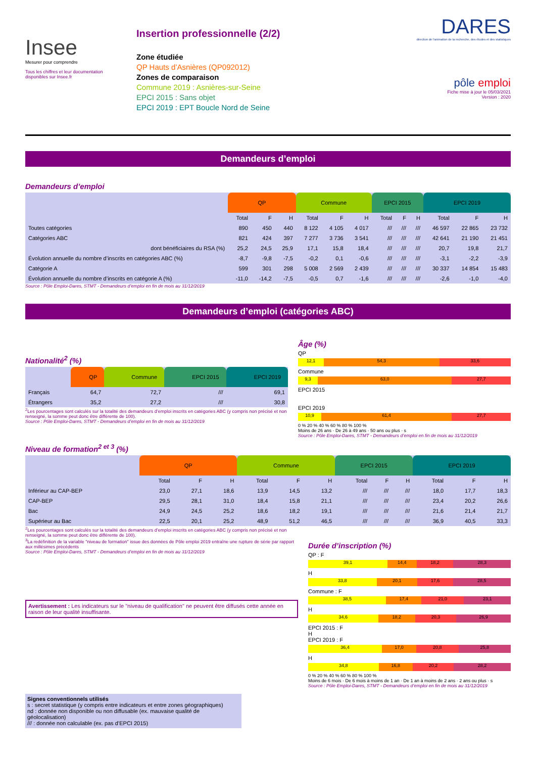Insee
Mesurer pour comprendre
Tous les chiffres et leur documentation disponibles sur Insee.fr
Insertion professionnelle (2/2)
Zone étudiée
QP Hauts d’Asnières (QP092012)
Zones de comparaison
Commune 2019 : Asnières-sur-Seine
EPCI 2015 : Sans objet
EPCI 2019 : EPT Boucle Nord de Seine
DARES
direction de l'animation de la recherche, des études et des statistiques
pôle emploi
Fiche mise à jour le 05/03/2021
Version : 2020
Demandeurs d’emploi
Demandeurs d’emploi
| | QP | | | Commune | | | EPCI 2015 | | | EPCI 2019 | | |
| --- | --- | --- | --- | --- | --- | --- | --- | --- | --- | --- | --- | --- |
| | Total | F | H | Total | F | H | Total | F | H | Total | F | H |
| Toutes catégories | 890 | 450 | 440 | 8 122 | 4 105 | 4 017 | /// | /// | /// | 46 597 | 22 865 | 23 732 |
| Catégories ABC | 821 | 424 | 397 | 7 277 | 3 736 | 3 541 | /// | /// | /// | 42 641 | 21 190 | 21 451 |
| dont bénéficiaires du RSA (%) | 25,2 | 24,5 | 25,9 | 17,1 | 15,8 | 18,4 | /// | /// | /// | 20,7 | 19,8 | 21,7 |
| Évolution annuelle du nombre d’inscrits en catégories ABC (%) | -8,7 | -9,8 | -7,5 | -0,2 | 0,1 | -0,6 | /// | /// | /// | -3,1 | -2,2 | -3,9 |
| Catégorie A | 599 | 301 | 298 | 5 008 | 2 569 | 2 439 | /// | /// | /// | 30 337 | 14 854 | 15 483 |
| Évolution annuelle du nombre d’inscrits en catégorie A (%) | -11,0 | -14,2 | -7,5 | -0,5 | 0,7 | -1,6 | /// | /// | /// | -2,6 | -1,0 | -4,0 |
Source : Pôle Emploi-Dares, STMT - Demandeurs d’emploi en fin de mois au 31/12/2019
Demandeurs d’emploi (catégories ABC)
Nationalité<sup>2</sup> (%)
| | QP | Commune | EPCI 2015 | EPCI 2019 |
| --- | --- | --- | --- | --- |
| Français | 64,7 | 72,7 | /// | 69,1 |
| Étrangers | 35,2 | 27,2 | /// | 30,8 |
<sup>2</sup> Les pourcentages sont calculés sur la totalité des demandeurs d’emploi inscrits en catégories ABC (y compris non précisé et non renseigné, la somme peut donc être différente de 100).
Source : Pôle Emploi-Dares, STMT - Demandeurs d’emploi en fin de mois au 31/12/2019
Âge (%)
QP
12,1 54,3 33,6
Commune
9,3 63,0 27,7
EPCI 2015
EPCI 2019
10,9 61,4 27,7
0 % 20 % 40 % 60 % 80 % 100 %
Moins de 26 ans · De 26 à 49 ans · 50 ans ou plus · s
Source : Pôle Emploi-Dares, STMT - Demandeurs d’emploi en fin de mois au 31/12/2019
Niveau de formation<sup>2 et 3</sup> (%)
| | QP | | | Commune | | | EPCI 2015 | | | EPCI 2019 | | |
| --- | --- | --- | --- | --- | --- | --- | --- | --- | --- | --- | --- | --- |
| | Total | F | H | Total | F | H | Total | F | H | Total | F | H |
| Inférieur au CAP-BEP | 23,0 | 27,1 | 18,6 | 13,9 | 14,5 | 13,2 | /// | /// | /// | 18,0 | 17,7 | 18,3 |
| CAP-BEP | 29,5 | 28,1 | 31,0 | 18,4 | 15,8 | 21,1 | /// | /// | /// | 23,4 | 20,2 | 26,6 |
| Bac | 24,9 | 24,5 | 25,2 | 18,6 | 18,2 | 19,1 | /// | /// | /// | 21,6 | 21,4 | 21,7 |
| Supérieur au Bac | 22,5 | 20,1 | 25,2 | 48,9 | 51,2 | 46,5 | /// | /// | /// | 36,9 | 40,5 | 33,3 |
<sup>2</sup> Les pourcentages sont calculés sur la totalité des demandeurs d’emploi inscrits en catégories ABC (y compris non précisé et non renseigné, la somme peut donc être différente de 100).
<sup>3</sup> La redéfinition de la variable "niveau de formation" issue des données de Pôle emploi 2019 entraîne une rupture de série par rapport aux millésimes précédents
Source : Pôle Emploi-Dares, STMT - Demandeurs d’emploi en fin de mois au 31/12/2019
Avertissement : Les indicateurs sur le "niveau de qualification" ne peuvent être diffusés cette année en raison de leur qualité insuffisante.
Signes conventionnels utilisés
s : secret statistique (y compris entre indicateurs et entre zones géographiques)
nd : donnée non disponible ou non diffusable (ex. mauvaise qualité de géolocalisation)
/// : donnée non calculable (ex. pas d’EPCI 2015)
Durée d’inscription (%)
QP : F
39,1 14,4 18,2 28,3
H
33,8 20,1 17,6 28,5
Commune : F
38,5 17,4 21,0 23,1
H
34,6 18,2 20,3 26,9
EPCI 2015 : F
H
EPCI 2019 : F
36,4 17,0 20,8 25,8
H
34,8 16,8 20,2 28,2
0 % 20 % 40 % 60 % 80 % 100 %
Moins de 6 mois · De 6 mois à moins de 1 an · De 1 an à moins de 2 ans · 2 ans ou plus · s
Source : Pôle Emploi-Dares, STMT - Demandeurs d’emploi en fin de mois au 31/12/2019